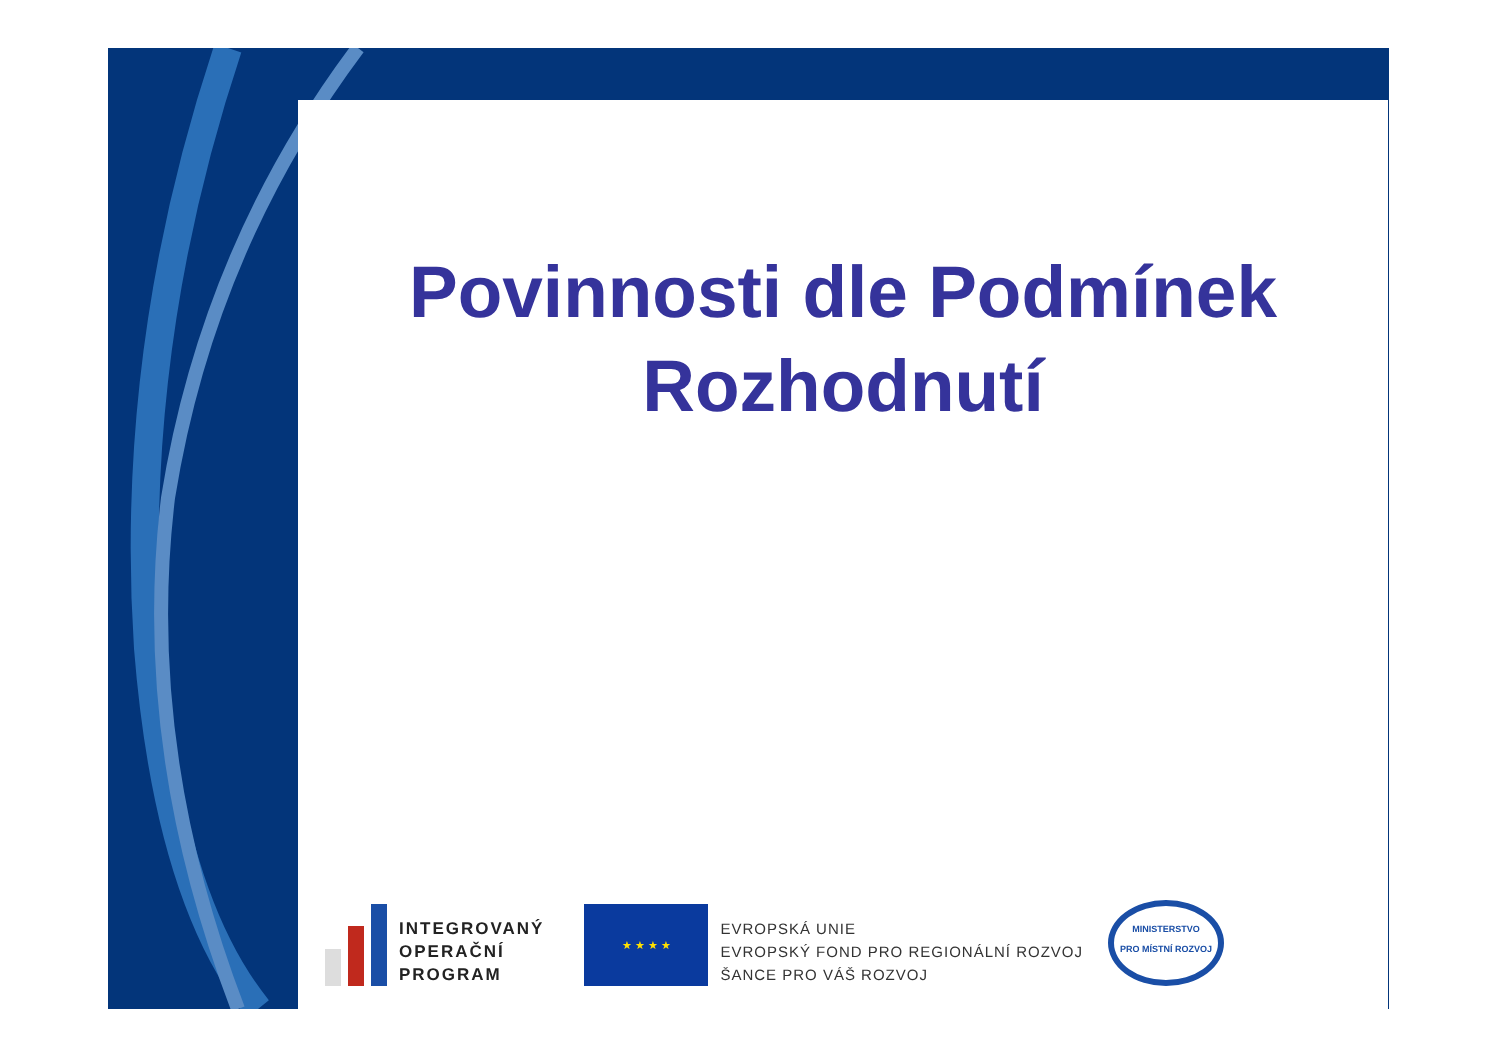Povinnosti dle Podmínek
Rozhodnutí
INTEGROVANÝ
OPERAČNÍ
PROGRAM
★ ★ ★ ★
EVROPSKÁ UNIE
EVROPSKÝ FOND PRO REGIONÁLNÍ ROZVOJ
ŠANCE PRO VÁŠ ROZVOJ
MINISTERSTVO
PRO MÍSTNÍ ROZVOJ